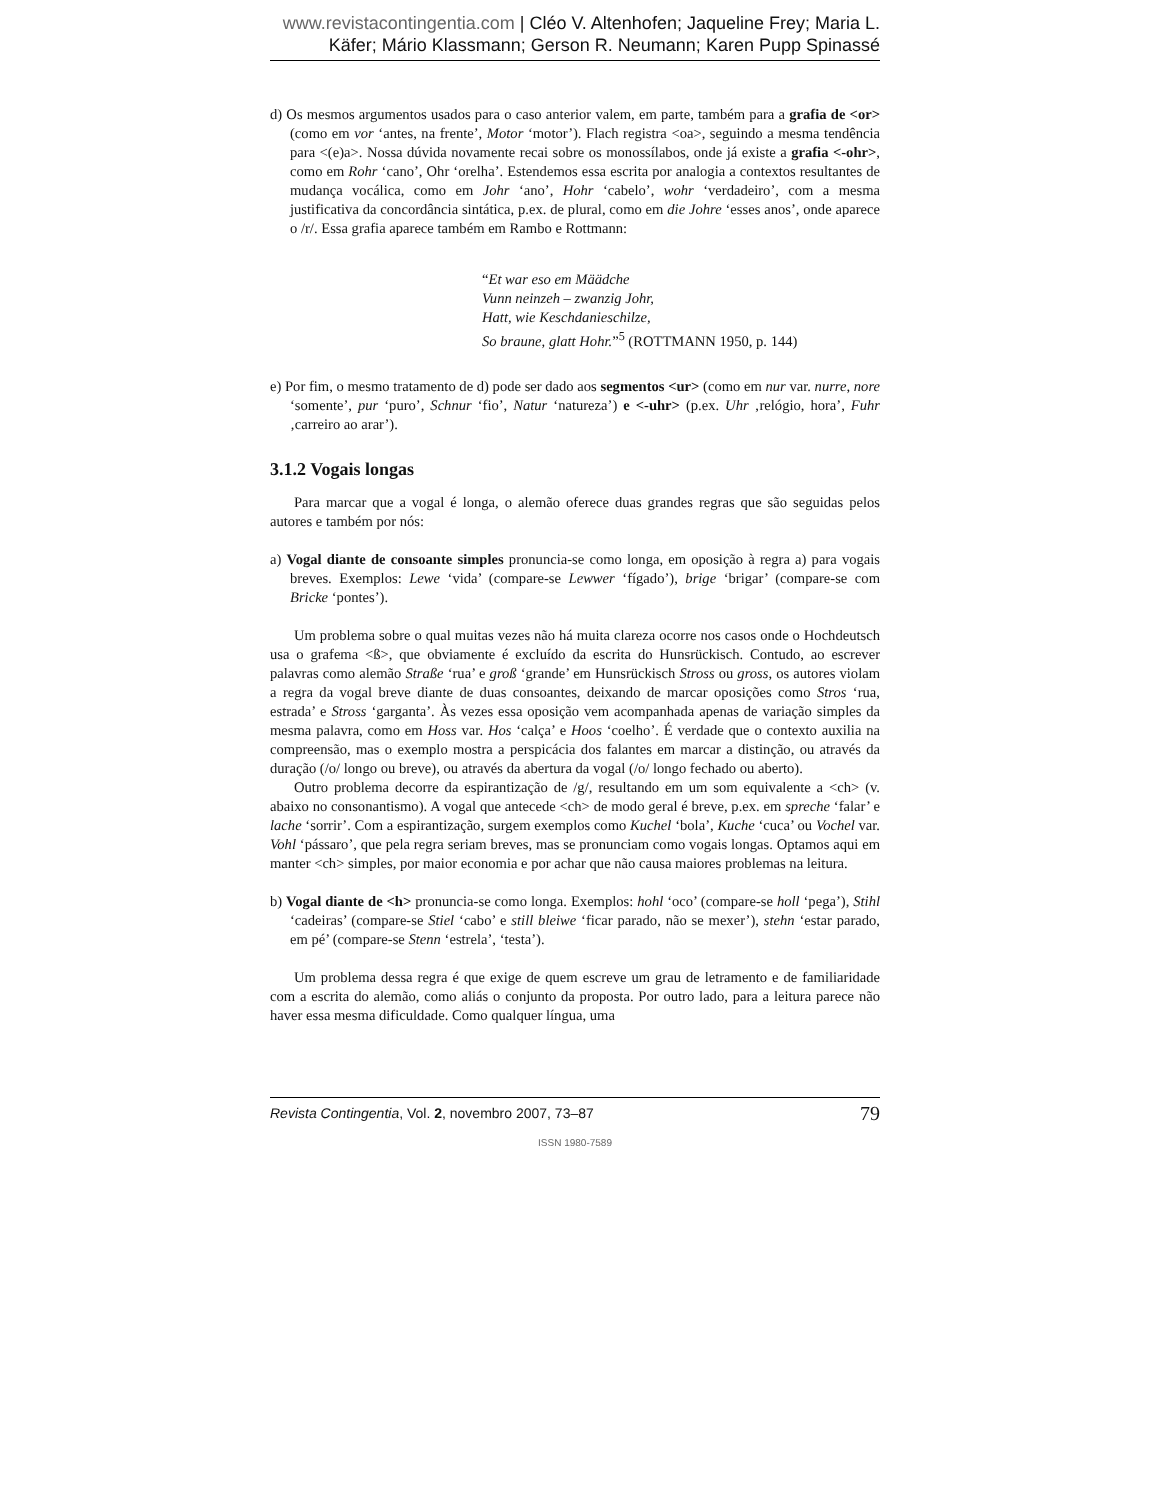www.revistacontingentia.com | Cléo V. Altenhofen; Jaqueline Frey; Maria L. Käfer; Mário Klassmann; Gerson R. Neumann; Karen Pupp Spinassé
d) Os mesmos argumentos usados para o caso anterior valem, em parte, também para a grafia de <or> (como em vor ‘antes, na frente’, Motor ‘motor’). Flach registra <oa>, seguindo a mesma tendência para <(e)a>. Nossa dúvida novamente recai sobre os monossílabos, onde já existe a grafia <-ohr>, como em Rohr ‘cano’, Ohr ‘orelha’. Estendemos essa escrita por analogia a contextos resultantes de mudança vocálica, como em Johr ‘ano’, Hohr ‘cabelo’, wohr ‘verdadeiro’, com a mesma justificativa da concordância sintática, p.ex. de plural, como em die Johre ‘esses anos’, onde aparece o /r/. Essa grafia aparece também em Rambo e Rottmann:
“Et war eso em Määdche
Vunn neinzeh – zwanzig Johr,
Hatt, wie Keschdanieschilze,
So braune, glatt Hohr.”<sup>5</sup> (ROTTMANN 1950, p. 144)
e) Por fim, o mesmo tratamento de d) pode ser dado aos segmentos <ur> (como em nur var. nurre, nore ‘somente’, pur ‘puro’, Schnur ‘fio’, Natur ‘natureza’) e <-uhr> (p.ex. Uhr ‚relógio, hora’, Fuhr ‚carreiro ao arar’).
3.1.2 Vogais longas
Para marcar que a vogal é longa, o alemão oferece duas grandes regras que são seguidas pelos autores e também por nós:
a) Vogal diante de consoante simples pronuncia-se como longa, em oposição à regra a) para vogais breves. Exemplos: Lewe ‘vida’ (compare-se Lewwer ‘fígado’), brige ‘brigar’ (compare-se com Bricke ‘pontes’).
Um problema sobre o qual muitas vezes não há muita clareza ocorre nos casos onde o Hochdeutsch usa o grafema <ß>, que obviamente é excluído da escrita do Hunsrückisch. Contudo, ao escrever palavras como alemão Straße ‘rua’ e groß ‘grande’ em Hunsrückisch Stross ou gross, os autores violam a regra da vogal breve diante de duas consoantes, deixando de marcar oposições como Stros ‘rua, estrada’ e Stross ‘garganta’. Às vezes essa oposição vem acompanhada apenas de variação simples da mesma palavra, como em Hoss var. Hos ‘calça’ e Hoos ‘coelho’. É verdade que o contexto auxilia na compreensão, mas o exemplo mostra a perspicácia dos falantes em marcar a distinção, ou através da duração (/o/ longo ou breve), ou através da abertura da vogal (/o/ longo fechado ou aberto).
Outro problema decorre da espirantização de /g/, resultando em um som equivalente a <ch> (v. abaixo no consonantismo). A vogal que antecede <ch> de modo geral é breve, p.ex. em spreche ‘falar’ e lache ‘sorrir’. Com a espirantização, surgem exemplos como Kuchel ‘bola’, Kuche ‘cuca’ ou Vochel var. Vohl ‘pássaro’, que pela regra seriam breves, mas se pronunciam como vogais longas. Optamos aqui em manter <ch> simples, por maior economia e por achar que não causa maiores problemas na leitura.
b) Vogal diante de <h> pronuncia-se como longa. Exemplos: hohl ‘oco’ (compare-se holl ‘pega’), Stihl ‘cadeiras’ (compare-se Stiel ‘cabo’ e still bleiwe ‘ficar parado, não se mexer’), stehn ‘estar parado, em pé’ (compare-se Stenn ‘estrela’, ‘testa’).
Um problema dessa regra é que exige de quem escreve um grau de letramento e de familiaridade com a escrita do alemão, como aliás o conjunto da proposta. Por outro lado, para a leitura parece não haver essa mesma dificuldade. Como qualquer língua, uma
Revista Contingentia, Vol. 2, novembro 2007, 73–87 79
ISSN 1980-7589